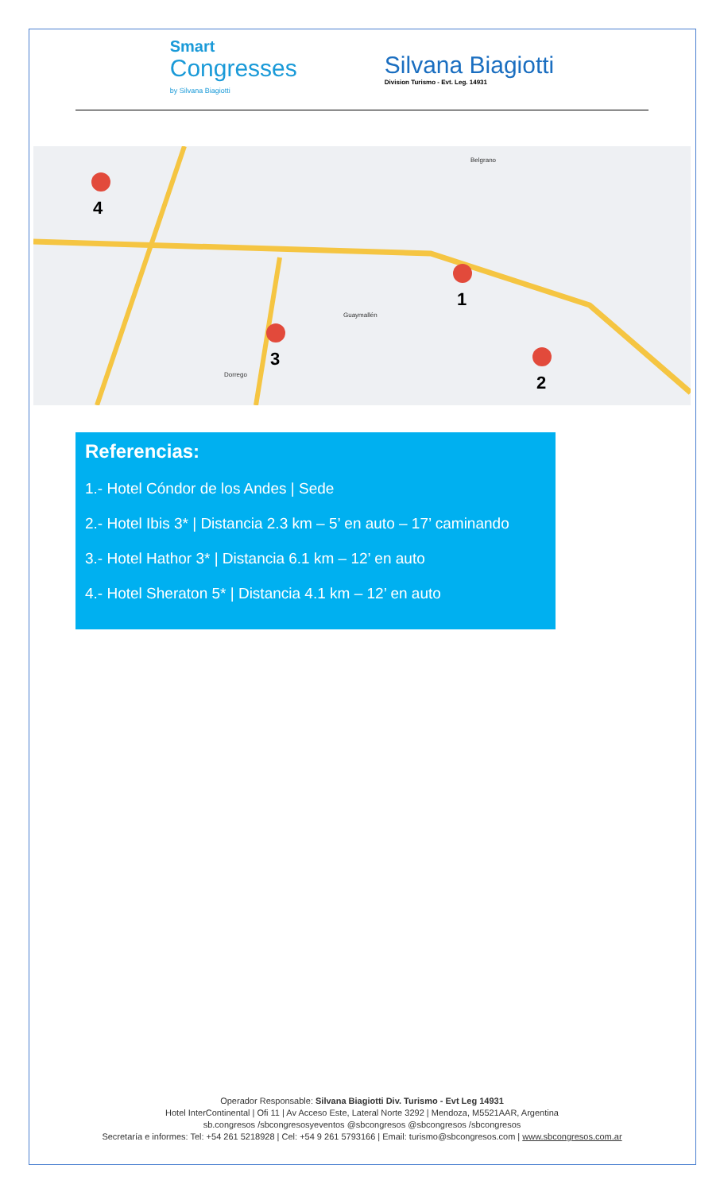Smart
Congresses
by Silvana Biagiotti
Silvana Biagiotti
Division Turismo - Evt. Leg. 14931
4
1
2
3
Guaymallén
Dorrego
Belgrano
Referencias:
1.- Hotel Cóndor de los Andes | Sede
2.- Hotel Ibis 3* | Distancia 2.3 km – 5’ en auto – 17’ caminando
3.- Hotel Hathor 3* | Distancia 6.1 km – 12’ en auto
4.- Hotel Sheraton 5* | Distancia 4.1 km – 12’ en auto
Operador Responsable: Silvana Biagiotti Div. Turismo - Evt Leg 14931
Hotel InterContinental | Ofi 11 | Av Acceso Este, Lateral Norte 3292 | Mendoza, M5521AAR, Argentina
sb.congresos /sbcongresosyeventos @sbcongresos @sbcongresos /sbcongresos
Secretaría e informes: Tel: +54 261 5218928 | Cel: +54 9 261 5793166 | Email: turismo@sbcongresos.com | www.sbcongresos.com.ar